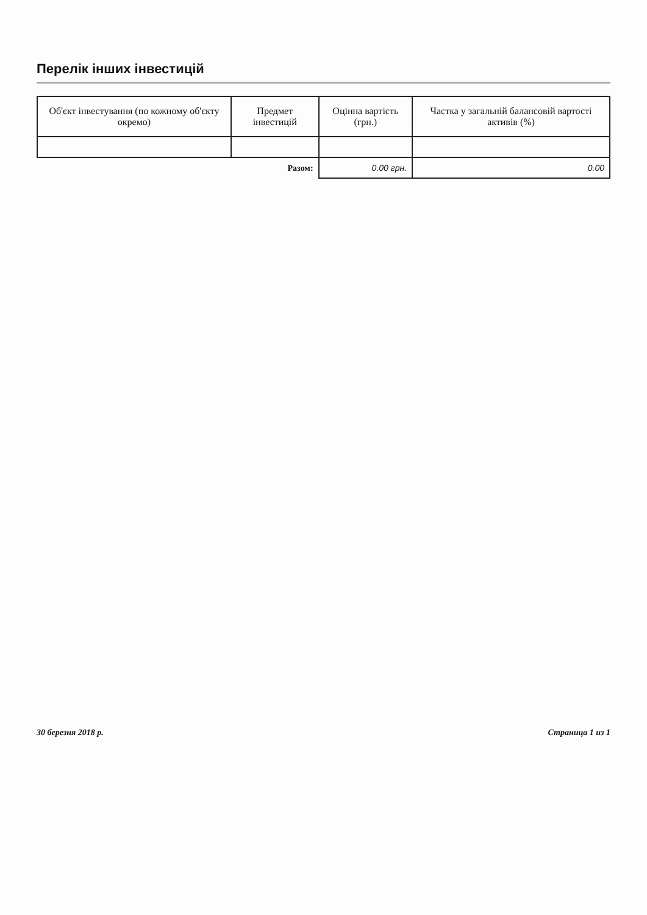Перелік інших інвестицій
| Об'єкт інвестування (по кожному об'єкту окремо) | Предмет інвестицій | Оцінна вартість (грн.) | Частка у загальній балансовій вартості активів (%) |
| --- | --- | --- | --- |
| | Разом: | 0.00 грн. | 0.00 |
30 березня 2018 р. Страница 1 из 1